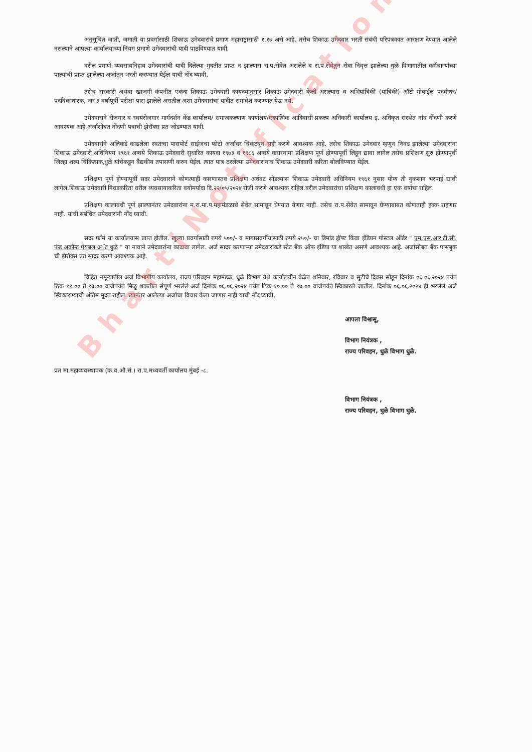अनुसूचित जाती, जमाती या प्रवर्गासाठी शिकाऊ उमेदवारांचे प्रमाण महाराष्ट्रासाठी १:१७ असे आहे. तसेच शिकाऊ उमेदवार भरती संबंधी परिपत्रकात आरक्षण देण्यात आलेले नसल्याने आपल्या कार्यालयाच्या नियम प्रमाणे उमेदवारांची यादी पाठविण्यात यावी.
वरील प्रमाणे व्यवसायनिहाय उमेदवारांची यादी दिलेल्या मुदतीत प्राप्त न झाल्यास रा.प.सेवेत असलेले व रा.प.सेवेतुन सेवा निवृत्त झालेल्या धुळे विभागातील कर्मचाऱ्यांच्या पाल्यांची प्राप्त झालेल्या अर्जातून भरती करण्यात येईल याची नोंद घ्यावी.
तसेच सरकारी अथवा खाजगी कंपनीत एकदा शिकाऊ उमेदवारी कायदयानुसार शिकाऊ उमेदवारी केली असल्यास व अभियांत्रिकी (यांत्रिकी) ऑटो मोबाईल पदवीधर/पदविकाधारक, जर ३ वर्षापूर्वी परीक्षा पास झालेले असतील अशा उमेदवारांचा यादीत समावेश करण्यात येऊ नये.
उमेदवाराने रोजगार व स्वयंरोजगार मार्गदर्शन केंद्र कार्यालय/ समाजकल्याण कार्यालय/एकात्मिक आदिवासी प्रकल्प अधिकारी कार्यालय इ. अधिकृत संस्थेत नांव नोंदणी करणे आवश्यक आहे.अर्जासोबत नोंदणी पत्राची झेरॉक्स प्रत जोडण्यात यावी.
उमेदवारांने अलिकडे काढलेला स्वतःचा पासपोर्ट साईजचा फोटो अर्जावर चिकटवून सही करणे आवश्यक आहे. तसेच शिकाऊ उमेदवार म्हणून निवड झालेल्या उमेदवारांना शिकाऊ उमेदवारी अधिनियम १९६१ अन्वये शिकाऊ उमेदवारी सुधारित कायदा १९७३ व १९८६ अन्वये करारनामा प्रशिक्षण पूर्ण होण्यापूर्वी लिहून द्यावा लागेल तसेच प्रशिक्षण सुरु होण्यापूर्वी जिल्हा शल्य चिकित्सक,धुळे यांचेकडून वैद्यकीय तपासणी करुन येईल. त्यात पात्र ठरलेल्या उमेदवारांनाच शिकाऊ उमेदवारी करिता बोलविण्यात येईल.
प्रशिक्षण पूर्ण होण्यापूर्वी सदर उमेदवाराने कोणत्याही कारणास्तव प्रशिक्षण अर्धवट सोडल्यास शिकाऊ उमेदवारी अधिनियम १९६१ नुसार योग्य ती नुकसान भरपाई द्यावी लागेल.शिकाऊ उमेदवारी निवडकरिता वरील व्यवसायाकरिता वयोमर्यादा दि.२२/०५/२०२४ रोजी करणे आवश्यक राहिल.वरील उमेदवारांचा प्रशिक्षण कालावधी हा एक वर्षाचा राहिल.
प्रशिक्षण कालावधी पूर्ण झाल्यानंतर उमेदवारांना म.रा.मा.प.महामंडळाचे सेवेत सामावून घेण्यात येणार नाही. तसेच रा.प.सेवेत सामावून घेण्याबाबत कोणताही हक्क राहणार नाही. यांची संबंधित उमेदवारांनी नोंद घ्यावी.
सदर फॉर्म या कार्यालयास प्राप्त होतील. खुल्या प्रवर्गासाठी रुपये ५००/- व मागासवर्गीयांसाठी रुपये २५०/- चा डिमांड ड्रॉफ्ट किंवा इंडियन पोस्टल ऑर्डर " एम.एस.आर.टी.सी. फंड अकौन्ट पेयबल अॅट धुळे " या नावाने उमेदवारांना काढावा लागेल. अर्ज सादर करणाऱ्या उमेदवारांकडे स्टेट बॅंक ऑफ इंडिया या शाखेत असणे आवश्यक आहे. अर्जासोबत बॅंक पासबुक ची झेरॉक्स प्रत सादर करणे आवश्यक आहे.
विहित नमून्यातील अर्ज विभागीय कार्यालय, राज्य परिवहन महामंडळ, धुळे विभाग येथे कार्यालयीन वेळेत शनिवार, रविवार व सुटीचे दिवस सोडून दिनांक ०६.०६.२०२४ पर्यंत ठिक ११.०० ते १३.०० वाजेपर्यंत मिळू शकतील संपूर्ण भरलेले अर्ज दिनांक ०६.०६.२०२४ पर्यंत ठिक १०.०० ते १७.०० वाजेपर्यंत स्विकारले जातील. दिनांक ०६.०६.२०२४ ही भरलेले अर्ज स्विकारण्याची अंतिम मूदत राहील. त्यानंतर आलेल्या अर्जाचा विचार केला जाणार नाही याची नोंद घ्यावी.
आपला विश्वासू,
विभाग नियंत्रक ,
राज्य परिवहन, धुळे विभाग धुळे.
प्रत मा.महाव्यवस्थापक (क.व.औ.सं.) रा.प.मध्यवर्ती कार्यालय मुंबई -८.
विभाग नियंत्रक ,
राज्य परिवहन, धुळे विभाग धुळे.
BhartiNotification.com